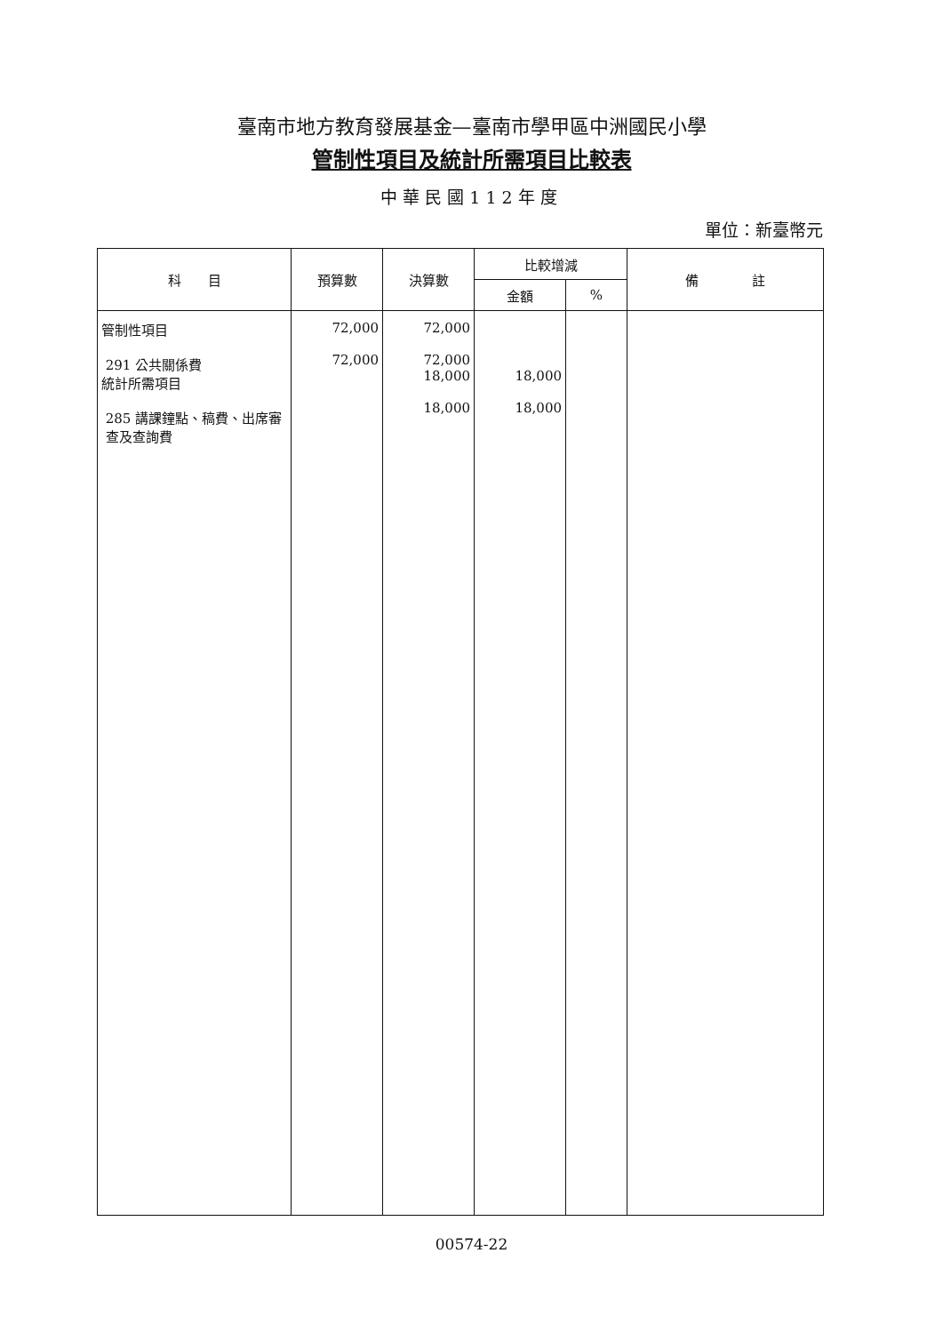臺南市地方教育發展基金—臺南市學甲區中洲國民小學
管制性項目及統計所需項目比較表
中華民國112年度
單位：新臺幣元
| 科 目 | 預算數 | 決算數 | 比較增減 | | 備 註 |
| --- | --- | --- | --- | --- | --- |
| | | | 金額 | % | |
| 管制性項目 291 公共關係費 統計所需項目 285 講課鐘點、稿費、出席審 查及查詢費 | 72,000 72,000 | 72,000 72,000 18,000 18,000 | 18,000 18,000 | | |
00574-22